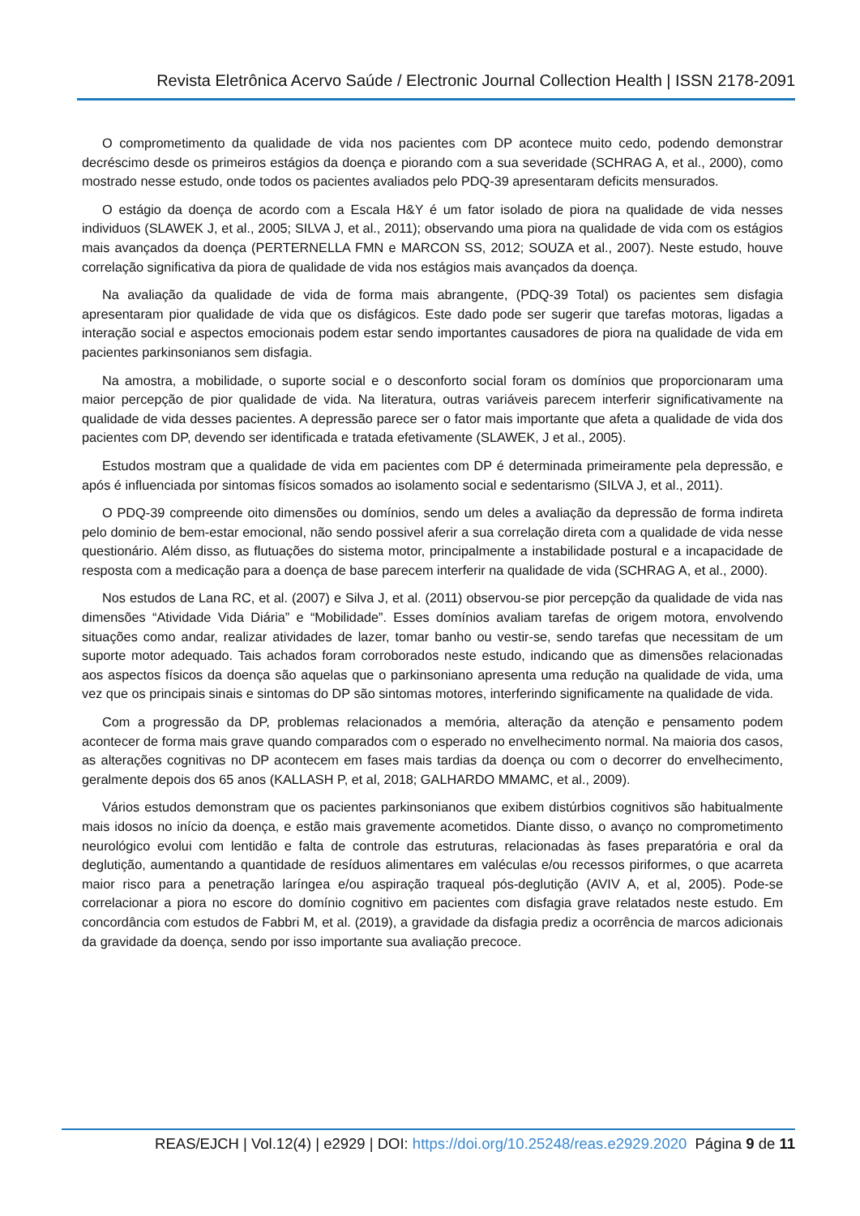Revista Eletrônica Acervo Saúde / Electronic Journal Collection Health | ISSN 2178-2091
O comprometimento da qualidade de vida nos pacientes com DP acontece muito cedo, podendo demonstrar decréscimo desde os primeiros estágios da doença e piorando com a sua severidade (SCHRAG A, et al., 2000), como mostrado nesse estudo, onde todos os pacientes avaliados pelo PDQ-39 apresentaram deficits mensurados.
O estágio da doença de acordo com a Escala H&Y é um fator isolado de piora na qualidade de vida nesses individuos (SLAWEK J, et al., 2005; SILVA J, et al., 2011); observando uma piora na qualidade de vida com os estágios mais avançados da doença (PERTERNELLA FMN e MARCON SS, 2012; SOUZA et al., 2007). Neste estudo, houve correlação significativa da piora de qualidade de vida nos estágios mais avançados da doença.
Na avaliação da qualidade de vida de forma mais abrangente, (PDQ-39 Total) os pacientes sem disfagia apresentaram pior qualidade de vida que os disfágicos. Este dado pode ser sugerir que tarefas motoras, ligadas a interação social e aspectos emocionais podem estar sendo importantes causadores de piora na qualidade de vida em pacientes parkinsonianos sem disfagia.
Na amostra, a mobilidade, o suporte social e o desconforto social foram os domínios que proporcionaram uma maior percepção de pior qualidade de vida. Na literatura, outras variáveis parecem interferir significativamente na qualidade de vida desses pacientes. A depressão parece ser o fator mais importante que afeta a qualidade de vida dos pacientes com DP, devendo ser identificada e tratada efetivamente (SLAWEK, J et al., 2005).
Estudos mostram que a qualidade de vida em pacientes com DP é determinada primeiramente pela depressão, e após é influenciada por sintomas físicos somados ao isolamento social e sedentarismo (SILVA J, et al., 2011).
O PDQ-39 compreende oito dimensões ou domínios, sendo um deles a avaliação da depressão de forma indireta pelo dominio de bem-estar emocional, não sendo possivel aferir a sua correlação direta com a qualidade de vida nesse questionário. Além disso, as flutuações do sistema motor, principalmente a instabilidade postural e a incapacidade de resposta com a medicação para a doença de base parecem interferir na qualidade de vida (SCHRAG A, et al., 2000).
Nos estudos de Lana RC, et al. (2007) e Silva J, et al. (2011) observou-se pior percepção da qualidade de vida nas dimensões “Atividade Vida Diária” e “Mobilidade”. Esses domínios avaliam tarefas de origem motora, envolvendo situações como andar, realizar atividades de lazer, tomar banho ou vestir-se, sendo tarefas que necessitam de um suporte motor adequado. Tais achados foram corroborados neste estudo, indicando que as dimensões relacionadas aos aspectos físicos da doença são aquelas que o parkinsoniano apresenta uma redução na qualidade de vida, uma vez que os principais sinais e sintomas do DP são sintomas motores, interferindo significamente na qualidade de vida.
Com a progressão da DP, problemas relacionados a memória, alteração da atenção e pensamento podem acontecer de forma mais grave quando comparados com o esperado no envelhecimento normal. Na maioria dos casos, as alterações cognitivas no DP acontecem em fases mais tardias da doença ou com o decorrer do envelhecimento, geralmente depois dos 65 anos (KALLASH P, et al, 2018; GALHARDO MMAMC, et al., 2009).
Vários estudos demonstram que os pacientes parkinsonianos que exibem distúrbios cognitivos são habitualmente mais idosos no início da doença, e estão mais gravemente acometidos. Diante disso, o avanço no comprometimento neurológico evolui com lentidão e falta de controle das estruturas, relacionadas às fases preparatória e oral da deglutição, aumentando a quantidade de resíduos alimentares em valéculas e/ou recessos piriformes, o que acarreta maior risco para a penetração laríngea e/ou aspiração traqueal pós-deglutição (AVIV A, et al, 2005). Pode-se correlacionar a piora no escore do domínio cognitivo em pacientes com disfagia grave relatados neste estudo. Em concordância com estudos de Fabbri M, et al. (2019), a gravidade da disfagia prediz a ocorrência de marcos adicionais da gravidade da doença, sendo por isso importante sua avaliação precoce.
REAS/EJCH | Vol.12(4) | e2929 | DOI: https://doi.org/10.25248/reas.e2929.2020 Página 9 de 11